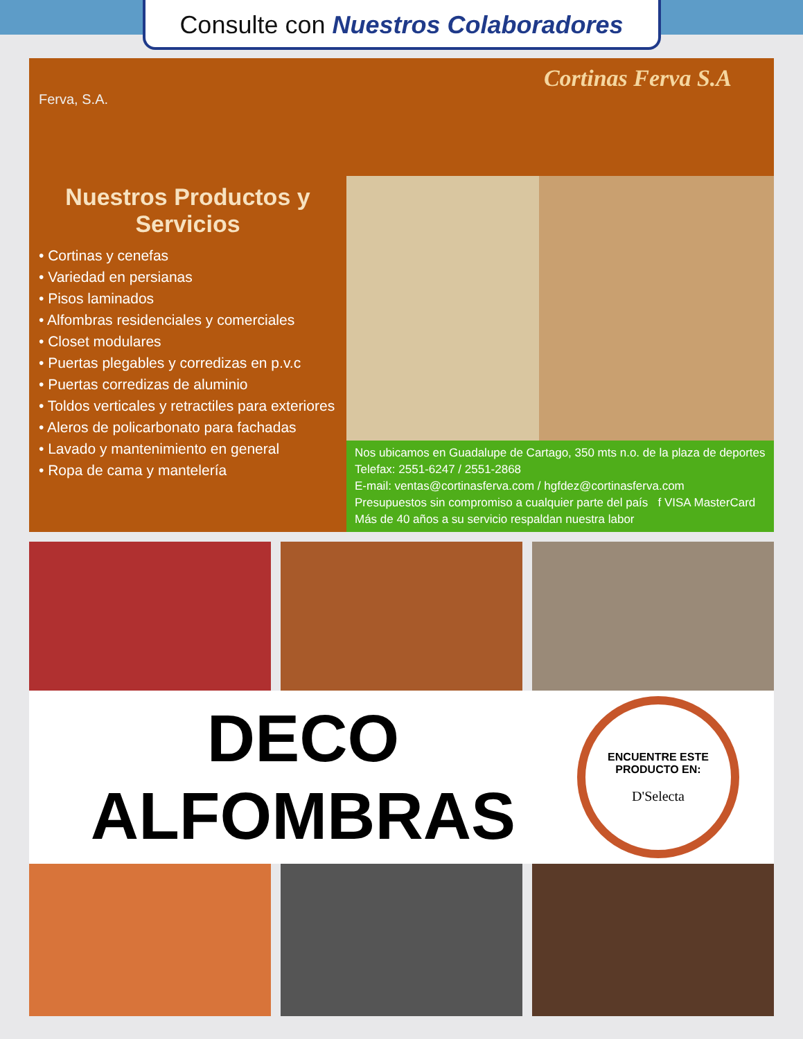Consulte con Nuestros Colaboradores
Cortinas Ferva S.A
Ferva, S.A.
Nuestros Productos y Servicios
• Cortinas y cenefas
• Variedad en persianas
• Pisos laminados
• Alfombras residenciales y comerciales
• Closet modulares
• Puertas plegables y corredizas en p.v.c
• Puertas corredizas de aluminio
• Toldos verticales y retractiles para exteriores
• Aleros de policarbonato para fachadas
• Lavado y mantenimiento en general
• Ropa de cama y mantelería
Nos ubicamos en Guadalupe de Cartago, 350 mts n.o. de la plaza de deportes
Telefax: 2551-6247 / 2551-2868
E-mail: ventas@cortinasferva.com / hgfdez@cortinasferva.com
Presupuestos sin compromiso a cualquier parte del país f VISA MasterCard
Más de 40 años a su servicio respaldan nuestra labor
DECO
ALFOMBRAS
ENCUENTRE ESTE PRODUCTO EN:
D'Selecta